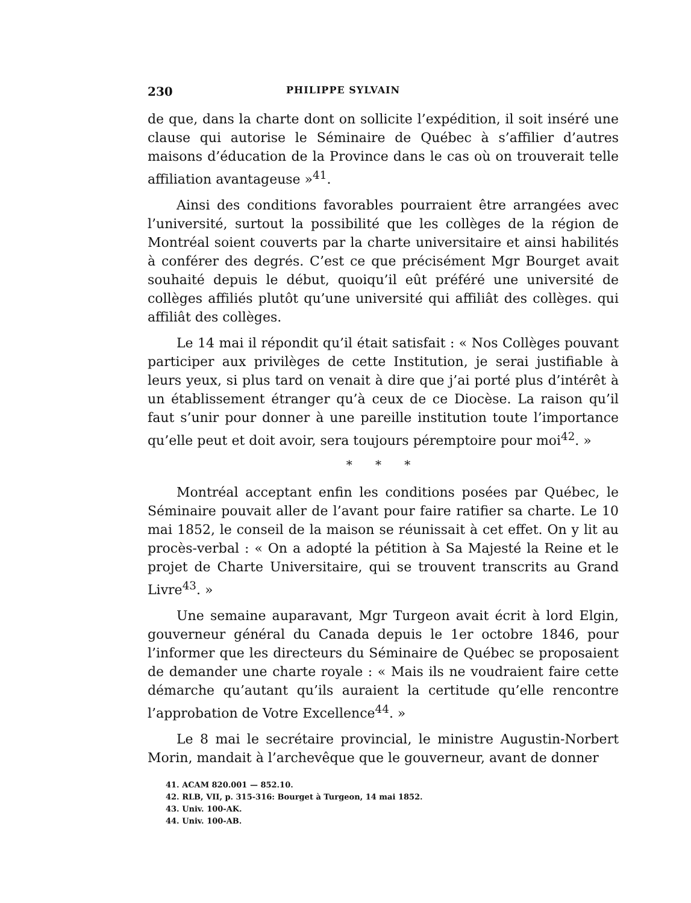230 PHILIPPE SYLVAIN
de que, dans la charte dont on sollicite l’expédition, il soit inséré une clause qui autorise le Séminaire de Québec à s’affilier d’autres maisons d’éducation de la Province dans le cas où on trouverait telle affiliation avantageuse »<sup>41</sup>.
Ainsi des conditions favorables pourraient être arrangées avec l’université, surtout la possibilité que les collèges de la région de Montréal soient couverts par la charte universitaire et ainsi habilités à conférer des degrés. C’est ce que précisément Mgr Bourget avait souhaité depuis le début, quoiqu’il eût préféré une université de collèges affiliés plutôt qu’une université qui affiliât des collèges. qui affiliât des collèges.
Le 14 mai il répondit qu’il était satisfait : « Nos Collèges pouvant participer aux privilèges de cette Institution, je serai justifiable à leurs yeux, si plus tard on venait à dire que j’ai porté plus d’intérêt à un établissement étranger qu’à ceux de ce Diocèse. La raison qu’il faut s’unir pour donner à une pareille institution toute l’importance qu’elle peut et doit avoir, sera toujours péremptoire pour moi<sup>42</sup>. »
* * *
Montréal acceptant enfin les conditions posées par Québec, le Séminaire pouvait aller de l’avant pour faire ratifier sa charte. Le 10 mai 1852, le conseil de la maison se réunissait à cet effet. On y lit au procès-verbal : « On a adopté la pétition à Sa Majesté la Reine et le projet de Charte Universitaire, qui se trouvent transcrits au Grand Livre<sup>43</sup>. »
Une semaine auparavant, Mgr Turgeon avait écrit à lord Elgin, gouverneur général du Canada depuis le 1er octobre 1846, pour l’informer que les directeurs du Séminaire de Québec se proposaient de demander une charte royale : « Mais ils ne voudraient faire cette démarche qu’autant qu’ils auraient la certitude qu’elle rencontre l’approbation de Votre Excellence<sup>44</sup>. »
Le 8 mai le secrétaire provincial, le ministre Augustin-Norbert Morin, mandait à l’archevêque que le gouverneur, avant de donner
41. ACAM 820.001 — 852.10.
42. RLB, VII, p. 315-316: Bourget à Turgeon, 14 mai 1852.
43. Univ. 100-AK.
44. Univ. 100-AB.